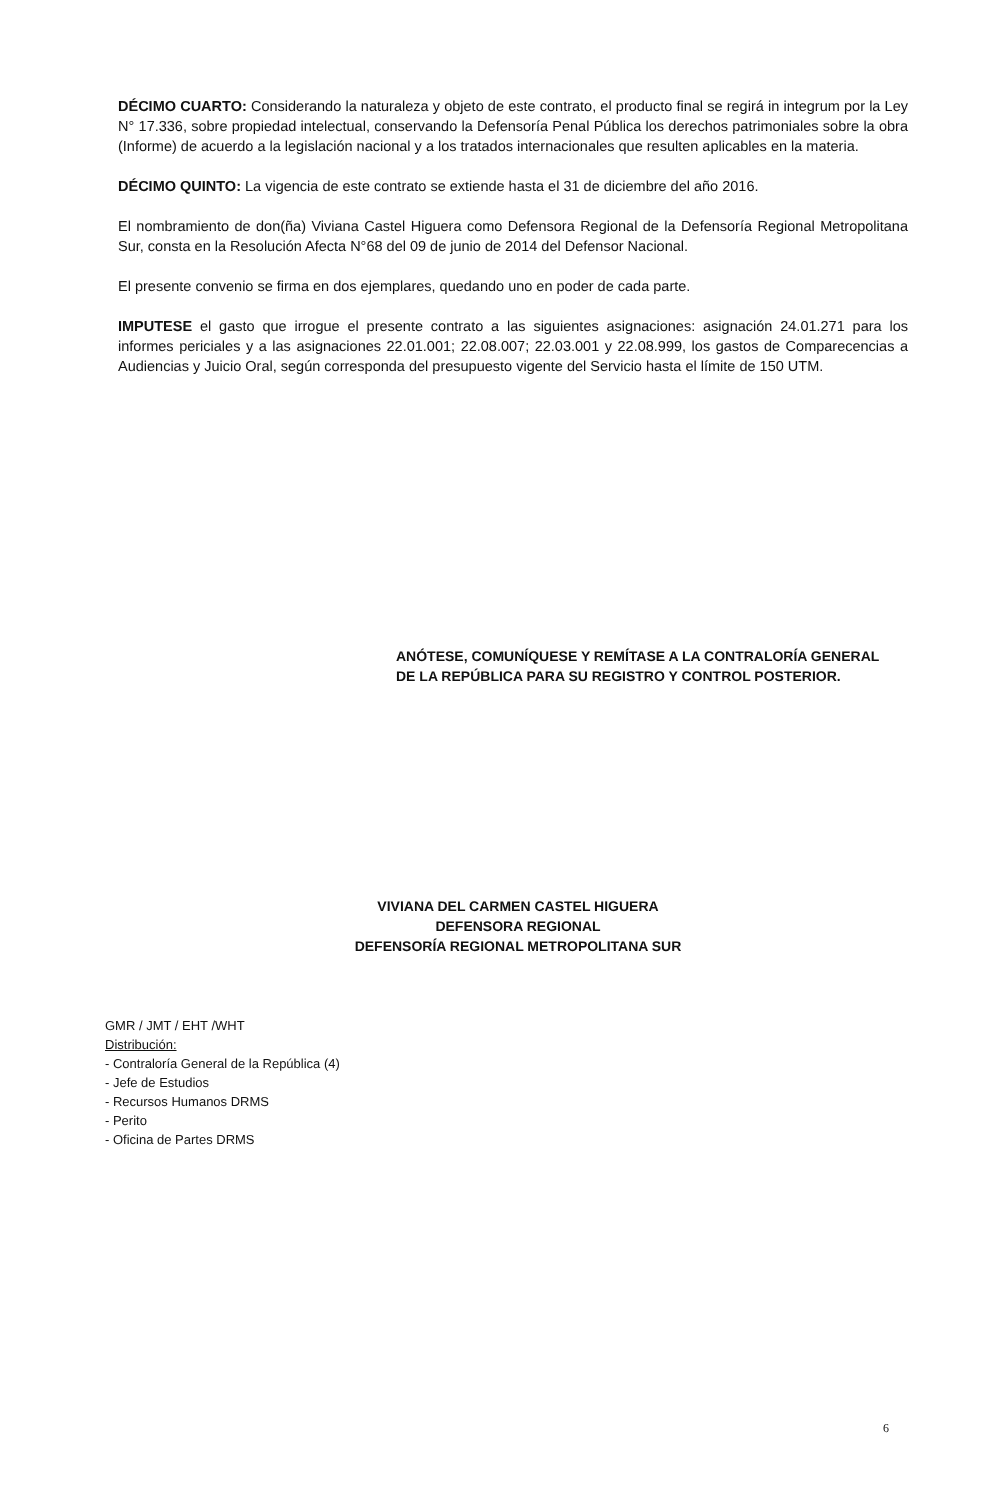DÉCIMO CUARTO: Considerando la naturaleza y objeto de este contrato, el producto final se regirá in integrum por la Ley N° 17.336, sobre propiedad intelectual, conservando la Defensoría Penal Pública los derechos patrimoniales sobre la obra (Informe) de acuerdo a la legislación nacional y a los tratados internacionales que resulten aplicables en la materia.
DÉCIMO QUINTO: La vigencia de este contrato se extiende hasta el 31 de diciembre del año 2016.
El nombramiento de don(ña) Viviana Castel Higuera como Defensora Regional de la Defensoría Regional Metropolitana Sur, consta en la Resolución Afecta N°68 del 09 de junio de 2014 del Defensor Nacional.
El presente convenio se firma en dos ejemplares, quedando uno en poder de cada parte.
IMPUTESE el gasto que irrogue el presente contrato a las siguientes asignaciones: asignación 24.01.271 para los informes periciales y a las asignaciones 22.01.001; 22.08.007; 22.03.001 y 22.08.999, los gastos de Comparecencias a Audiencias y Juicio Oral, según corresponda del presupuesto vigente del Servicio hasta el límite de 150 UTM.
ANÓTESE, COMUNÍQUESE Y REMÍTASE A LA CONTRALORÍA GENERAL
DE LA REPÚBLICA PARA SU REGISTRO Y CONTROL POSTERIOR.
VIVIANA DEL CARMEN CASTEL HIGUERA
DEFENSORA REGIONAL
DEFENSORÍA REGIONAL METROPOLITANA SUR
GMR / JMT / EHT /WHT
Distribución:
- Contraloría General de la República (4)
- Jefe de Estudios
- Recursos Humanos DRMS
- Perito
- Oficina de Partes DRMS
6